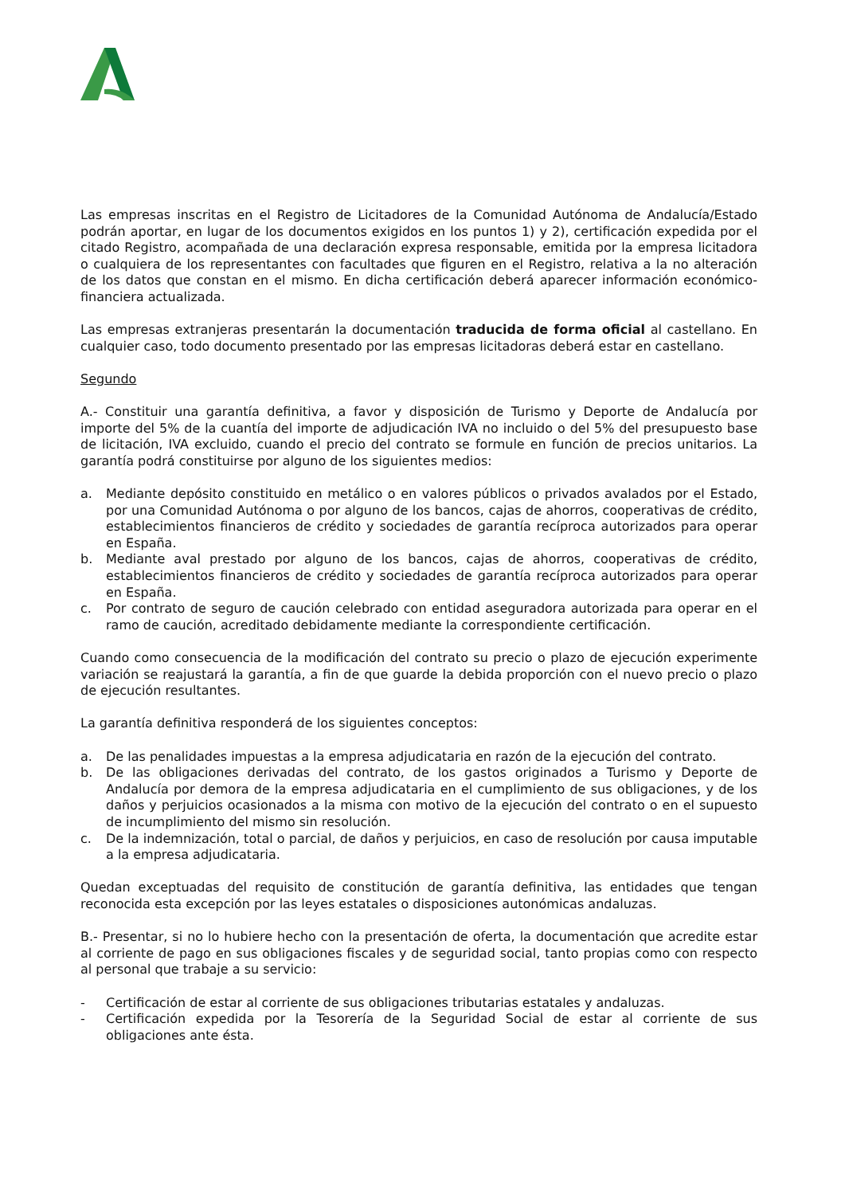Las empresas inscritas en el Registro de Licitadores de la Comunidad Autónoma de Andalucía/Estado podrán aportar, en lugar de los documentos exigidos en los puntos 1) y 2), certificación expedida por el citado Registro, acompañada de una declaración expresa responsable, emitida por la empresa licitadora o cualquiera de los representantes con facultades que figuren en el Registro, relativa a la no alteración de los datos que constan en el mismo. En dicha certificación deberá aparecer información económico-financiera actualizada.
Las empresas extranjeras presentarán la documentación traducida de forma oficial al castellano. En cualquier caso, todo documento presentado por las empresas licitadoras deberá estar en castellano.
Segundo
A.- Constituir una garantía definitiva, a favor y disposición de Turismo y Deporte de Andalucía por importe del 5% de la cuantía del importe de adjudicación IVA no incluido o del 5% del presupuesto base de licitación, IVA excluido, cuando el precio del contrato se formule en función de precios unitarios. La garantía podrá constituirse por alguno de los siguientes medios:
a. Mediante depósito constituido en metálico o en valores públicos o privados avalados por el Estado, por una Comunidad Autónoma o por alguno de los bancos, cajas de ahorros, cooperativas de crédito, establecimientos financieros de crédito y sociedades de garantía recíproca autorizados para operar en España.
b. Mediante aval prestado por alguno de los bancos, cajas de ahorros, cooperativas de crédito, establecimientos financieros de crédito y sociedades de garantía recíproca autorizados para operar en España.
c. Por contrato de seguro de caución celebrado con entidad aseguradora autorizada para operar en el ramo de caución, acreditado debidamente mediante la correspondiente certificación.
Cuando como consecuencia de la modificación del contrato su precio o plazo de ejecución experimente variación se reajustará la garantía, a fin de que guarde la debida proporción con el nuevo precio o plazo de ejecución resultantes.
La garantía definitiva responderá de los siguientes conceptos:
a. De las penalidades impuestas a la empresa adjudicataria en razón de la ejecución del contrato.
b. De las obligaciones derivadas del contrato, de los gastos originados a Turismo y Deporte de Andalucía por demora de la empresa adjudicataria en el cumplimiento de sus obligaciones, y de los daños y perjuicios ocasionados a la misma con motivo de la ejecución del contrato o en el supuesto de incumplimiento del mismo sin resolución.
c. De la indemnización, total o parcial, de daños y perjuicios, en caso de resolución por causa imputable a la empresa adjudicataria.
Quedan exceptuadas del requisito de constitución de garantía definitiva, las entidades que tengan reconocida esta excepción por las leyes estatales o disposiciones autonómicas andaluzas.
B.- Presentar, si no lo hubiere hecho con la presentación de oferta, la documentación que acredite estar al corriente de pago en sus obligaciones fiscales y de seguridad social, tanto propias como con respecto al personal que trabaje a su servicio:
- Certificación de estar al corriente de sus obligaciones tributarias estatales y andaluzas.
- Certificación expedida por la Tesorería de la Seguridad Social de estar al corriente de sus obligaciones ante ésta.